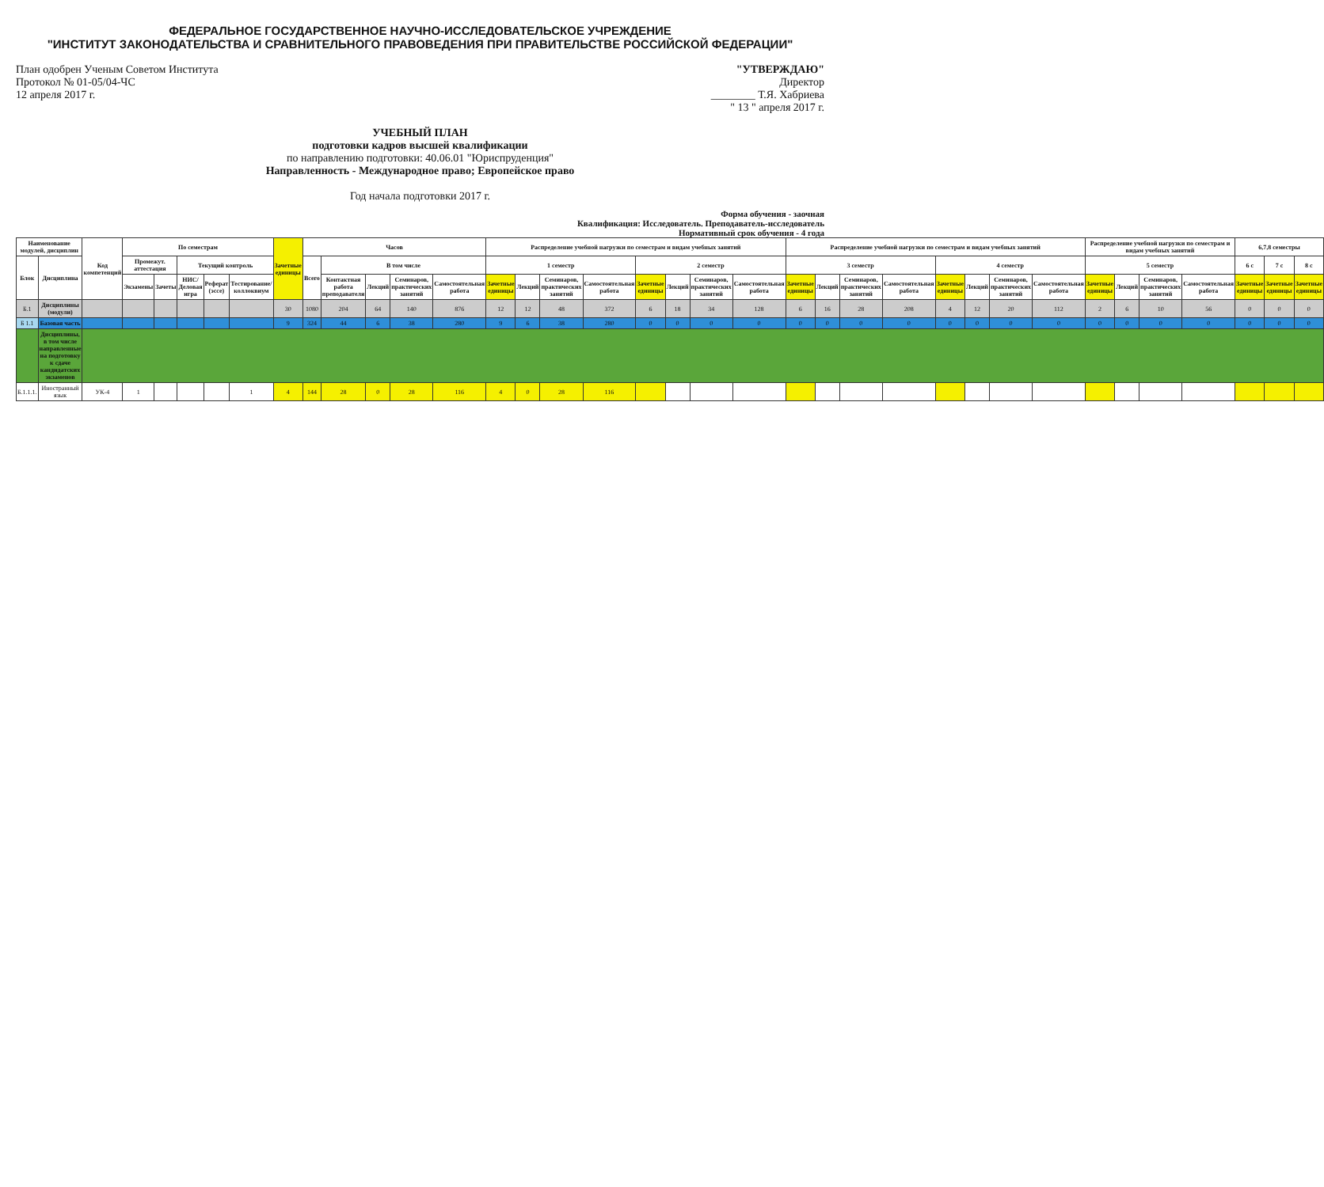ФЕДЕРАЛЬНОЕ ГОСУДАРСТВЕННОЕ НАУЧНО-ИССЛЕДОВАТЕЛЬСКОЕ УЧРЕЖДЕНИЕ
"ИНСТИТУТ ЗАКОНОДАТЕЛЬСТВА И СРАВНИТЕЛЬНОГО ПРАВОВЕДЕНИЯ ПРИ ПРАВИТЕЛЬСТВЕ РОССИЙСКОЙ ФЕДЕРАЦИИ"
План одобрен Ученым Советом Института
Протокол № 01-05/04-ЧС
12 апреля 2017 г.
"УТВЕРЖДАЮ"
Директор
________ Т.Я. Хабриева
" 13 " апреля 2017 г.
УЧЕБНЫЙ ПЛАН
подготовки кадров высшей квалификации
по направлению подготовки: 40.06.01 "Юриспруденция"
Направленность - Международное право; Европейское право
Год начала подготовки 2017 г.
Форма обучения - заочная
Квалификация: Исследователь. Преподаватель-исследователь
Нормативный срок обучения - 4 года
| Наименование модулей, дисциплин | | Код компетенций | По семестрам | | | | | Зачетные единицы | Часов | | | | | Распределение учебной нагрузки по семестрам и видам учебных занятий | | | | | | | | Распределение учебной нагрузки по семестрам и видам учебных занятий | | | | | | | | Распределение учебной нагрузки по семестрам и видам учебных занятий | | | | 6,7,8 семестры | | |
| --- | --- | --- | --- | --- | --- | --- | --- | --- | --- | --- | --- | --- | --- | --- | --- | --- | --- | --- | --- | --- | --- | --- | --- | --- | --- | --- | --- | --- | --- | --- | --- | --- | --- | --- | --- | --- |
| Блок | Дисциплина | | Промежут. аттестация | | Текущий контроль | | | | Всего | В том числе | | | | 1 семестр | | | | 2 семестр | | | | 3 семестр | | | | 4 семестр | | | | 5 семестр | | | | 6 с | 7 с | 8 с |
| | | | Экзамены | Зачеты | НИС/Деловая игра | Реферат (эссе) | Тестирование/коллоквиум | | | Контактная работа преподавателя | Лекций | Семинаров, практических занятий | Самостоятельная работа | Зачетные единицы | Лекций | Семинаров, практических занятий | Самостоятельная работа | Зачетные единицы | Лекций | Семинаров, практических занятий | Самостоятельная работа | Зачетные единицы | Лекций | Семинаров, практических занятий | Самостоятельная работа | Зачетные единицы | Лекций | Семинаров, практических занятий | Самостоятельная работа | Зачетные единицы | Лекций | Семинаров, практических занятий | Самостоятельная работа | Зачетные единицы | Зачетные единицы | Зачетные единицы |
| Б.1 | Дисциплины (модули) | | | | | | | 30 | 1080 | 204 | 64 | 140 | 876 | 12 | 12 | 48 | 372 | 6 | 18 | 34 | 128 | 6 | 16 | 28 | 208 | 4 | 12 | 20 | 112 | 2 | 6 | 10 | 56 | 0 | 0 | 0 |
| Б 1.1 | Базовая часть | | | | | | | 9 | 324 | 44 | 6 | 38 | 280 | 9 | 6 | 38 | 280 | 0 | 0 | 0 | 0 | 0 | 0 | 0 | 0 | 0 | 0 | 0 | 0 | 0 | 0 | 0 | 0 | 0 | 0 | 0 |
| | Дисциплины, в том числе направленные на подготовку к сдаче кандидатских экзаменов | | | | | | | | | | | | | | | | | | | | | | | | | | | | | | | | | | | |
| Б.1.1.1. | Иностранный язык | УК-4 | 1 | | | | 1 | 4 | 144 | 28 | 0 | 28 | 116 | 4 | 0 | 28 | 116 | | | | | | | | | | | | | | | | | | | |